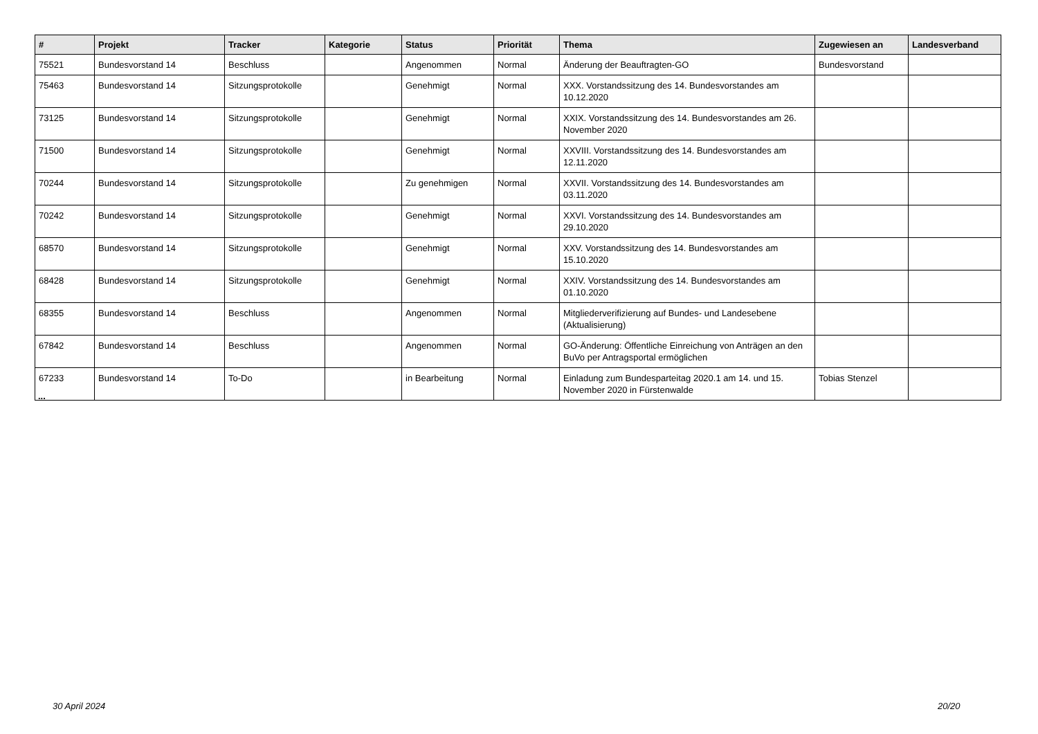| # | Projekt | Tracker | Kategorie | Status | Priorität | Thema | Zugewiesen an | Landesverband |
| --- | --- | --- | --- | --- | --- | --- | --- | --- |
| 75521 | Bundesvorstand 14 | Beschluss | | Angenommen | Normal | Änderung der Beauftragten-GO | Bundesvorstand | |
| 75463 | Bundesvorstand 14 | Sitzungsprotokolle | | Genehmigt | Normal | XXX. Vorstandssitzung des 14. Bundesvorstandes am 10.12.2020 | | |
| 73125 | Bundesvorstand 14 | Sitzungsprotokolle | | Genehmigt | Normal | XXIX. Vorstandssitzung des 14. Bundesvorstandes am 26. November 2020 | | |
| 71500 | Bundesvorstand 14 | Sitzungsprotokolle | | Genehmigt | Normal | XXVIII. Vorstandssitzung des 14. Bundesvorstandes am 12.11.2020 | | |
| 70244 | Bundesvorstand 14 | Sitzungsprotokolle | | Zu genehmigen | Normal | XXVII. Vorstandssitzung des 14. Bundesvorstandes am 03.11.2020 | | |
| 70242 | Bundesvorstand 14 | Sitzungsprotokolle | | Genehmigt | Normal | XXVI. Vorstandssitzung des 14. Bundesvorstandes am 29.10.2020 | | |
| 68570 | Bundesvorstand 14 | Sitzungsprotokolle | | Genehmigt | Normal | XXV. Vorstandssitzung des 14. Bundesvorstandes am 15.10.2020 | | |
| 68428 | Bundesvorstand 14 | Sitzungsprotokolle | | Genehmigt | Normal | XXIV. Vorstandssitzung des 14. Bundesvorstandes am 01.10.2020 | | |
| 68355 | Bundesvorstand 14 | Beschluss | | Angenommen | Normal | Mitgliederverifizierung auf Bundes- und Landesebene (Aktualisierung) | | |
| 67842 | Bundesvorstand 14 | Beschluss | | Angenommen | Normal | GO-Änderung: Öffentliche Einreichung von Anträgen an den BuVo per Antragsportal ermöglichen | | |
| 67233 | Bundesvorstand 14 | To-Do | | in Bearbeitung | Normal | Einladung zum Bundesparteitag 2020.1 am 14. und 15. November 2020 in Fürstenwalde | Tobias Stenzel | |
...
30 April 2024 20/20